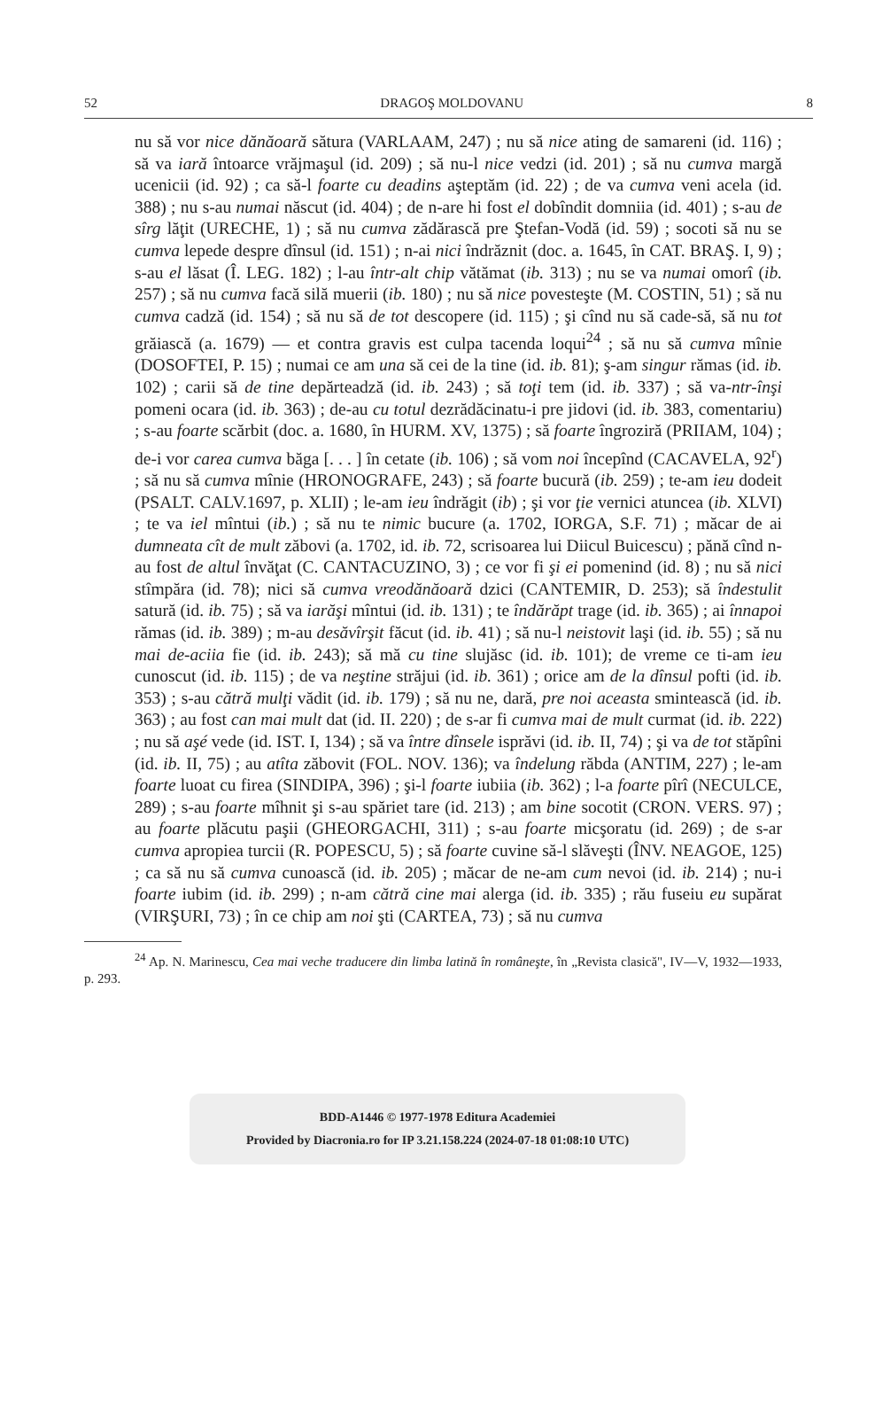52 DRAGOŞ MOLDOVANU 8
nu să vor nice dănăoară sătura (VARLAAM, 247) ; nu să nice ating de samareni (id. 116) ; să va iară întoarce vrăjmaşul (id. 209) ; să nu-l nice vedzi (id. 201) ; să nu cumva margă ucenicii (id. 92) ; ca să-l foarte cu deadins aşteptăm (id. 22) ; de va cumva veni acela (id. 388) ; nu s-au numai născut (id. 404) ; de n-are hi fost el dobîndit domniia (id. 401) ; s-au de sîrg lăţit (URECHE, 1) ; să nu cumva zădărască pre Ştefan-Vodă (id. 59) ; socoti să nu se cumva lepede despre dînsul (id. 151) ; n-ai nici îndrăznit (doc. a. 1645, în CAT. BRAŞ. I, 9) ; s-au el lăsat (Î. LEG. 182) ; l-au într-alt chip vătămat (ib. 313) ; nu se va numai omorî (ib. 257) ; să nu cumva facă silă muerii (ib. 180) ; nu să nice povesteşte (M. COSTIN, 51) ; să nu cumva cadză (id. 154) ; să nu să de tot descopere (id. 115) ; şi cînd nu să cade-să, să nu tot grăiască (a. 1679) — et contra gravis est culpa tacenda loqui<sup>24</sup> ; să nu să cumva mînie (DOSOFTEI, P. 15) ; numai ce am una să cei de la tine (id. ib. 81); ş-am singur rămas (id. ib. 102) ; carii să de tine depărteadză (id. ib. 243) ; să toţi tem (id. ib. 337) ; să va-ntr-înşi pomeni ocara (id. ib. 363) ; de-au cu totul dezrădăcinatu-i pre jidovi (id. ib. 383, comentariu) ; s-au foarte scărbit (doc. a. 1680, în HURM. XV, 1375) ; să foarte îngroziră (PRIIAM, 104) ; de-i vor carea cumva băga [. . . ] în cetate (ib. 106) ; să vom noi începînd (CACAVELA, 92<sup>r</sup>) ; să nu să cumva mînie (HRONOGRAFE, 243) ; să foarte bucură (ib. 259) ; te-am ieu dodeit (PSALT. CALV.1697, p. XLII) ; le-am ieu îndrăgit (ib) ; şi vor ţie vernici atuncea (ib. XLVI) ; te va iel mîntui (ib.) ; să nu te nimic bucure (a. 1702, IORGA, S.F. 71) ; măcar de ai dumneata cît de mult zăbovi (a. 1702, id. ib. 72, scrisoarea lui Diicul Buicescu) ; pănă cînd n-au fost de altul învăţat (C. CANTACUZINO, 3) ; ce vor fi şi ei pomenind (id. 8) ; nu să nici stîmpăra (id. 78); nici să cumva vreodănăoară dzici (CANTEMIR, D. 253); să îndestulit satură (id. ib. 75) ; să va iarăşi mîntui (id. ib. 131) ; te îndărăpt trage (id. ib. 365) ; ai înnapoi rămas (id. ib. 389) ; m-au desăvîrşit făcut (id. ib. 41) ; să nu-l neistovit laşi (id. ib. 55) ; să nu mai de-aciia fie (id. ib. 243); să mă cu tine slujăsc (id. ib. 101); de vreme ce ti-am ieu cunoscut (id. ib. 115) ; de va neştine străjui (id. ib. 361) ; orice am de la dînsul pofti (id. ib. 353) ; s-au cătră mulţi vădit (id. ib. 179) ; să nu ne, dară, pre noi aceasta smintească (id. ib. 363) ; au fost can mai mult dat (id. II. 220) ; de s-ar fi cumva mai de mult curmat (id. ib. 222) ; nu să aşé vede (id. IST. I, 134) ; să va între dînsele isprăvi (id. ib. II, 74) ; şi va de tot stăpîni (id. ib. II, 75) ; au atîta zăbovit (FOL. NOV. 136); va îndelung răbda (ANTIM, 227) ; le-am foarte luoat cu firea (SINDIPA, 396) ; şi-l foarte iubiia (ib. 362) ; l-a foarte pîrî (NECULCE, 289) ; s-au foarte mîhnit şi s-au spăriet tare (id. 213) ; am bine socotit (CRON. VERS. 97) ; au foarte plăcutu paşii (GHEORGACHI, 311) ; s-au foarte micşoratu (id. 269) ; de s-ar cumva apropiea turcii (R. POPESCU, 5) ; să foarte cuvine să-l slăveşti (ÎNV. NEAGOE, 125) ; ca să nu să cumva cunoască (id. ib. 205) ; măcar de ne-am cum nevoi (id. ib. 214) ; nu-i foarte iubim (id. ib. 299) ; n-am cătră cine mai alerga (id. ib. 335) ; rău fuseiu eu supărat (VIRŞURI, 73) ; în ce chip am noi şti (CARTEA, 73) ; să nu cumva
<sup>24</sup> Ap. N. Marinescu, Cea mai veche traducere din limba latină în româneşte, în „Revista clasică", IV—V, 1932—1933, p. 293.
BDD-A1446 © 1977-1978 Editura Academiei
Provided by Diacronia.ro for IP 3.21.158.224 (2024-07-18 01:08:10 UTC)